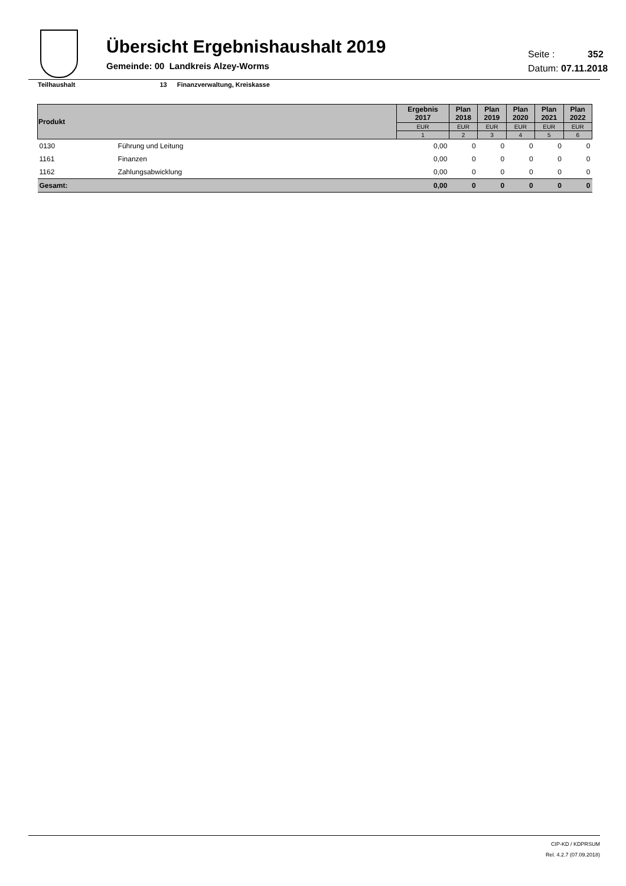Übersicht Ergebnishaushalt 2019
Gemeinde: 00 Landkreis Alzey-Worms
Seite : 352
Datum: 07.11.2018
Teilhaushalt 13 Finanzverwaltung, Kreiskasse
| Produkt | | Ergebnis 2017 | Plan 2018 | Plan 2019 | Plan 2020 | Plan 2021 | Plan 2022 |
| --- | --- | --- | --- | --- | --- | --- | --- |
| | | EUR | EUR | EUR | EUR | EUR | EUR |
| | | 1 | 2 | 3 | 4 | 5 | 6 |
| 0130 | Führung und Leitung | 0,00 | 0 | 0 | 0 | 0 | 0 |
| 1161 | Finanzen | 0,00 | 0 | 0 | 0 | 0 | 0 |
| 1162 | Zahlungsabwicklung | 0,00 | 0 | 0 | 0 | 0 | 0 |
| Gesamt: | | 0,00 | 0 | 0 | 0 | 0 | 0 |
CIP-KD / KDPRSUM
Rel. 4.2.7 (07.09.2018)